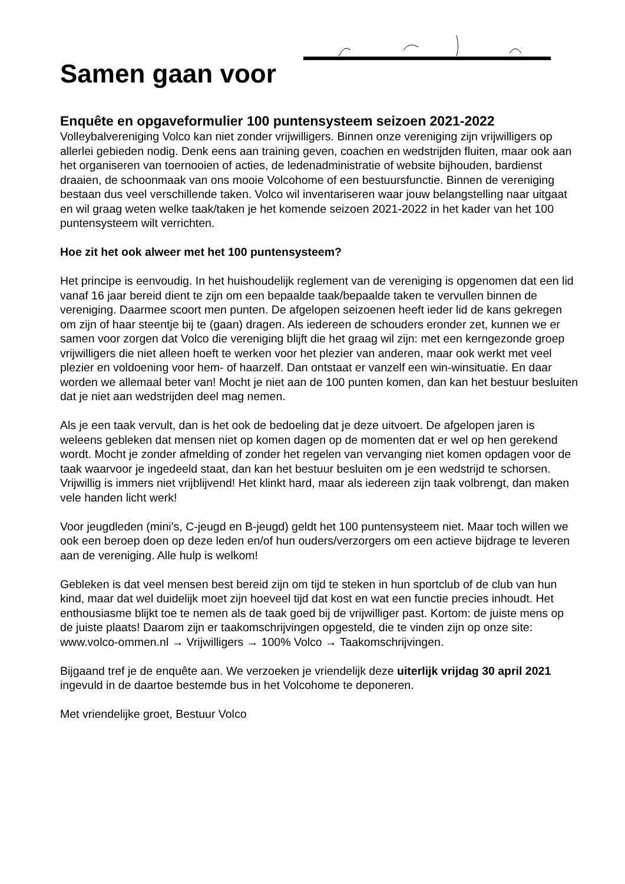Samen gaan voor
Enquête en opgaveformulier 100 puntensysteem seizoen 2021-2022
Volleybalvereniging Volco kan niet zonder vrijwilligers. Binnen onze vereniging zijn vrijwilligers op allerlei gebieden nodig. Denk eens aan training geven, coachen en wedstrijden fluiten, maar ook aan het organiseren van toernooien of acties, de ledenadministratie of website bijhouden, bardienst draaien, de schoonmaak van ons mooie Volcohome of een bestuursfunctie. Binnen de vereniging bestaan dus veel verschillende taken. Volco wil inventariseren waar jouw belangstelling naar uitgaat en wil graag weten welke taak/taken je het komende seizoen 2021-2022 in het kader van het 100 puntensysteem wilt verrichten.
Hoe zit het ook alweer met het 100 puntensysteem?
Het principe is eenvoudig. In het huishoudelijk reglement van de vereniging is opgenomen dat een lid vanaf 16 jaar bereid dient te zijn om een bepaalde taak/bepaalde taken te vervullen binnen de vereniging. Daarmee scoort men punten. De afgelopen seizoenen heeft ieder lid de kans gekregen om zijn of haar steentje bij te (gaan) dragen. Als iedereen de schouders eronder zet, kunnen we er samen voor zorgen dat Volco die vereniging blijft die het graag wil zijn: met een kerngezonde groep vrijwilligers die niet alleen hoeft te werken voor het plezier van anderen, maar ook werkt met veel plezier en voldoening voor hem- of haarzelf. Dan ontstaat er vanzelf een win-winsituatie. En daar worden we allemaal beter van! Mocht je niet aan de 100 punten komen, dan kan het bestuur besluiten dat je niet aan wedstrijden deel mag nemen.
Als je een taak vervult, dan is het ook de bedoeling dat je deze uitvoert. De afgelopen jaren is weleens gebleken dat mensen niet op komen dagen op de momenten dat er wel op hen gerekend wordt. Mocht je zonder afmelding of zonder het regelen van vervanging niet komen opdagen voor de taak waarvoor je ingedeeld staat, dan kan het bestuur besluiten om je een wedstrijd te schorsen. Vrijwillig is immers niet vrijblijvend! Het klinkt hard, maar als iedereen zijn taak volbrengt, dan maken vele handen licht werk!
Voor jeugdleden (mini’s, C-jeugd en B-jeugd) geldt het 100 puntensysteem niet. Maar toch willen we ook een beroep doen op deze leden en/of hun ouders/verzorgers om een actieve bijdrage te leveren aan de vereniging. Alle hulp is welkom!
Gebleken is dat veel mensen best bereid zijn om tijd te steken in hun sportclub of de club van hun kind, maar dat wel duidelijk moet zijn hoeveel tijd dat kost en wat een functie precies inhoudt. Het enthousiasme blijkt toe te nemen als de taak goed bij de vrijwilliger past. Kortom: de juiste mens op de juiste plaats! Daarom zijn er taakomschrijvingen opgesteld, die te vinden zijn op onze site: www.volco-ommen.nl → Vrijwilligers → 100% Volco → Taakomschrijvingen.
Bijgaand tref je de enquête aan. We verzoeken je vriendelijk deze uiterlijk vrijdag 30 april 2021 ingevuld in de daartoe bestemde bus in het Volcohome te deponeren.
Met vriendelijke groet, Bestuur Volco